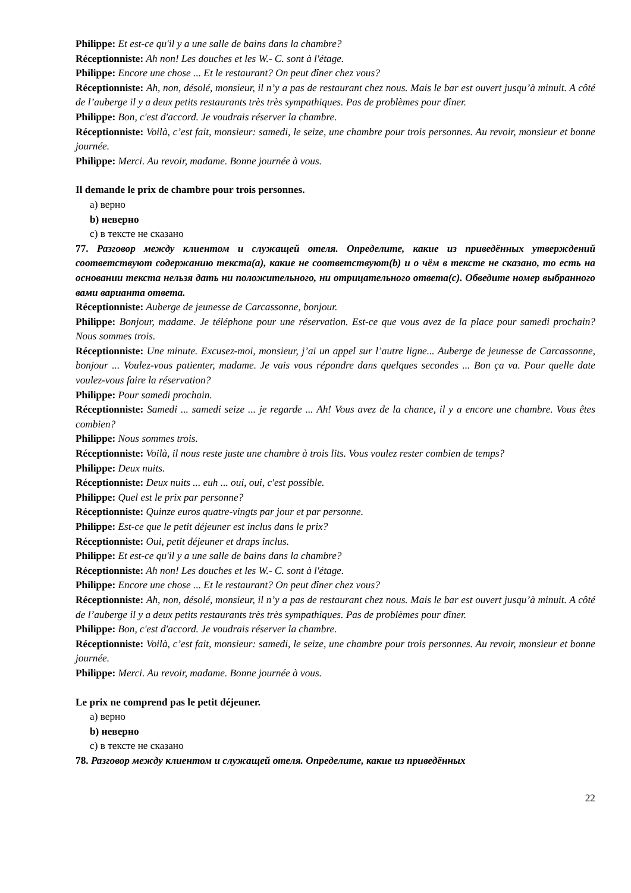Philippe: Et est-ce qu'il y a une salle de bains dans la chambre?
Réceptionniste: Ah non! Les douches et les W.- C. sont à l'étage.
Philippe: Encore une chose ... Et le restaurant? On peut dîner chez vous?
Réceptionniste: Ah, non, désolé, monsieur, il n’y a pas de restaurant chez nous. Mais le bar est ouvert jusqu’à minuit. A côté de l’auberge il y a deux petits restaurants très très sympathiques. Pas de problèmes pour dîner.
Philippe: Bon, c'est d'accord. Je voudrais réserver la chambre.
Réceptionniste: Voilà, c’est fait, monsieur: samedi, le seize, une chambre pour trois personnes. Au revoir, monsieur et bonne journée.
Philippe: Merci. Au revoir, madame. Bonne journée à vous.
Il demande le prix de chambre pour trois personnes.
a) верно
b) неверно
c) в тексте не сказано
77. Разговор между клиентом и служащей отеля. Определите, какие из приведённых утверждений соответствуют содержанию текста(a), какие не соответствуют(b) и о чём в тексте не сказано, то есть на основании текста нельзя дать ни положительного, ни отрицательного ответа(c). Обведите номер выбранного вами варианта ответа.
Réceptionniste: Auberge de jeunesse de Carcassonne, bonjour.
Philippe: Bonjour, madame. Je téléphone pour une réservation. Est-ce que vous avez de la place pour samedi prochain? Nous sommes trois.
Réceptionniste: Une minute. Excusez-moi, monsieur, j’ai un appel sur l’autre ligne... Auberge de jeunesse de Carcassonne, bonjour ... Voulez-vous patienter, madame. Je vais vous répondre dans quelques secondes ... Bon ça va. Pour quelle date voulez-vous faire la réservation?
Philippe: Pour samedi prochain.
Réceptionniste: Samedi ... samedi seize ... je regarde ... Ah! Vous avez de la chance, il y a encore une chambre. Vous êtes combien?
Philippe: Nous sommes trois.
Réceptionniste: Voilà, il nous reste juste une chambre à trois lits. Vous voulez rester combien de temps?
Philippe: Deux nuits.
Réceptionniste: Deux nuits ... euh ... oui, oui, c'est possible.
Philippe: Quel est le prix par personne?
Réceptionniste: Quinze euros quatre-vingts par jour et par personne.
Philippe: Est-ce que le petit déjeuner est inclus dans le prix?
Réceptionniste: Oui, petit déjeuner et draps inclus.
Philippe: Et est-ce qu'il y a une salle de bains dans la chambre?
Réceptionniste: Ah non! Les douches et les W.- C. sont à l'étage.
Philippe: Encore une chose ... Et le restaurant? On peut dîner chez vous?
Réceptionniste: Ah, non, désolé, monsieur, il n’y a pas de restaurant chez nous. Mais le bar est ouvert jusqu’à minuit. A côté de l’auberge il y a deux petits restaurants très très sympathiques. Pas de problèmes pour dîner.
Philippe: Bon, c'est d'accord. Je voudrais réserver la chambre.
Réceptionniste: Voilà, c’est fait, monsieur: samedi, le seize, une chambre pour trois personnes. Au revoir, monsieur et bonne journée.
Philippe: Merci. Au revoir, madame. Bonne journée à vous.
Le prix ne comprend pas le petit déjeuner.
a) верно
b) неверно
c) в тексте не сказано
78. Разговор между клиентом и служащей отеля. Определите, какие из приведённых
22